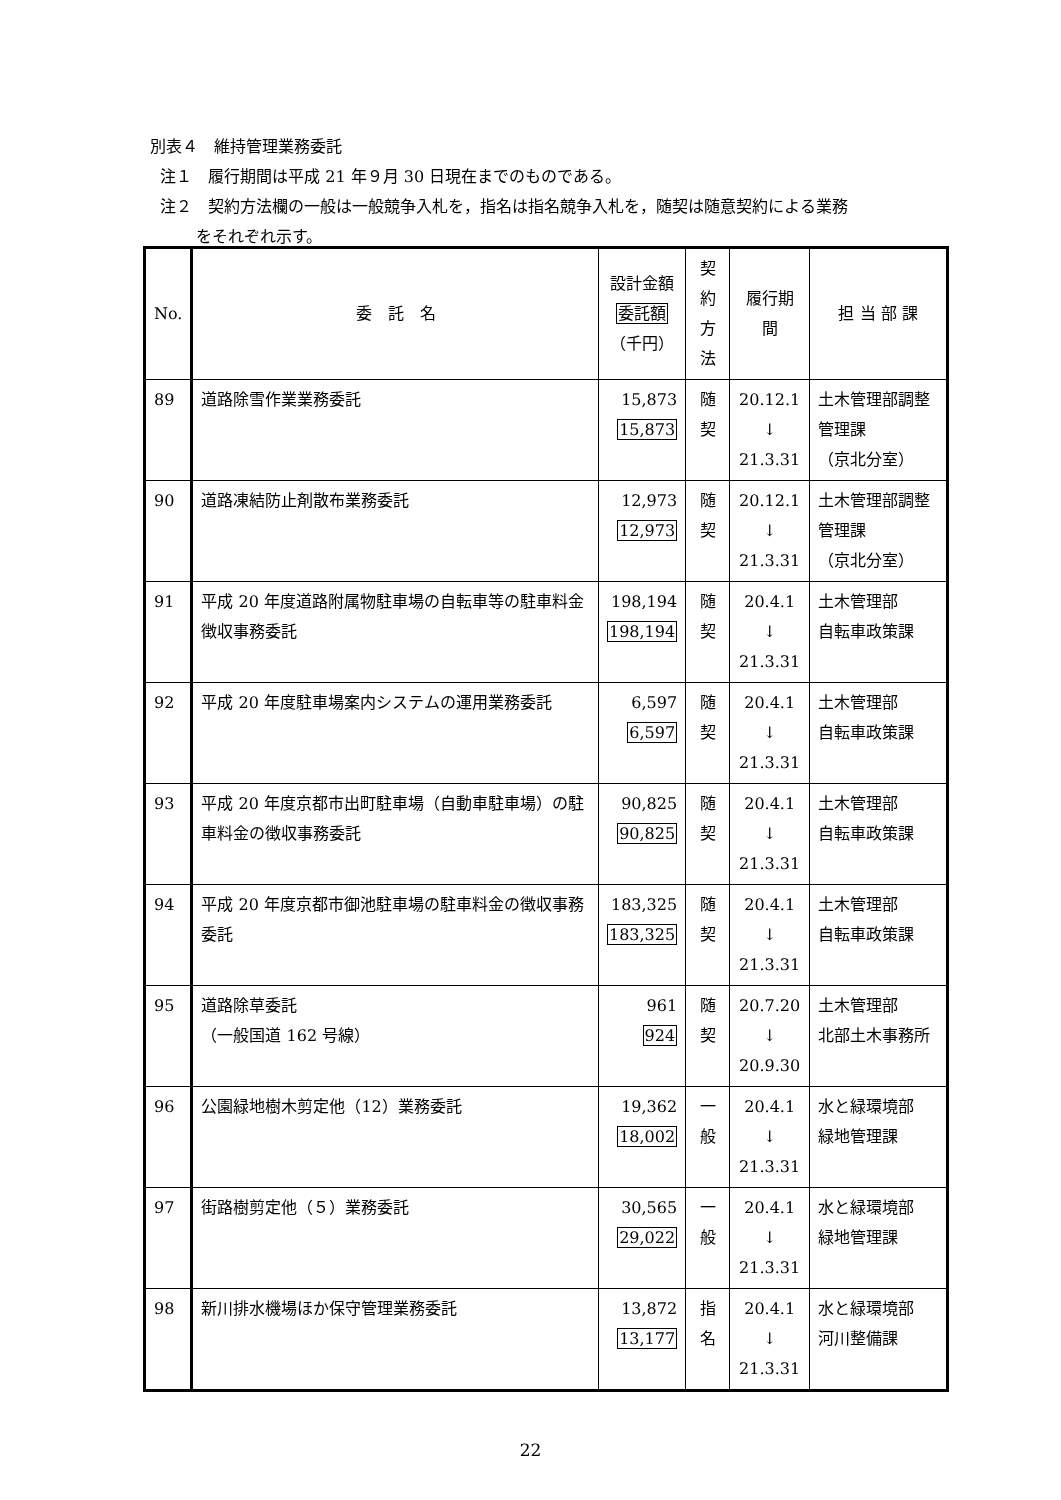別表４　維持管理業務委託
注１　履行期間は平成 21 年９月 30 日現在までのものである。
注２　契約方法欄の一般は一般競争入札を，指名は指名競争入札を，随契は随意契約による業務
をそれぞれ示す。
| No. | 委 託 名 | 設計金額 委託額 （千円） | 契約 方法 | 履行期間 | 担 当 部 課 |
| --- | --- | --- | --- | --- | --- |
| 89 | 道路除雪作業業務委託 | 15,873 15,873 | 随契 | 20.12.1 ↓ 21.3.31 | 土木管理部調整管理課 （京北分室） |
| 90 | 道路凍結防止剤散布業務委託 | 12,973 12,973 | 随契 | 20.12.1 ↓ 21.3.31 | 土木管理部調整管理課 （京北分室） |
| 91 | 平成 20 年度道路附属物駐車場の自転車等の駐車料金徴収事務委託 | 198,194 198,194 | 随契 | 20.4.1 ↓ 21.3.31 | 土木管理部 自転車政策課 |
| 92 | 平成 20 年度駐車場案内システムの運用業務委託 | 6,597 6,597 | 随契 | 20.4.1 ↓ 21.3.31 | 土木管理部 自転車政策課 |
| 93 | 平成 20 年度京都市出町駐車場（自動車駐車場）の駐車料金の徴収事務委託 | 90,825 90,825 | 随契 | 20.4.1 ↓ 21.3.31 | 土木管理部 自転車政策課 |
| 94 | 平成 20 年度京都市御池駐車場の駐車料金の徴収事務委託 | 183,325 183,325 | 随契 | 20.4.1 ↓ 21.3.31 | 土木管理部 自転車政策課 |
| 95 | 道路除草委託 （一般国道 162 号線） | 961 924 | 随契 | 20.7.20 ↓ 20.9.30 | 土木管理部 北部土木事務所 |
| 96 | 公園緑地樹木剪定他（12）業務委託 | 19,362 18,002 | 一般 | 20.4.1 ↓ 21.3.31 | 水と緑環境部 緑地管理課 |
| 97 | 街路樹剪定他（５）業務委託 | 30,565 29,022 | 一般 | 20.4.1 ↓ 21.3.31 | 水と緑環境部 緑地管理課 |
| 98 | 新川排水機場ほか保守管理業務委託 | 13,872 13,177 | 指名 | 20.4.1 ↓ 21.3.31 | 水と緑環境部 河川整備課 |
22